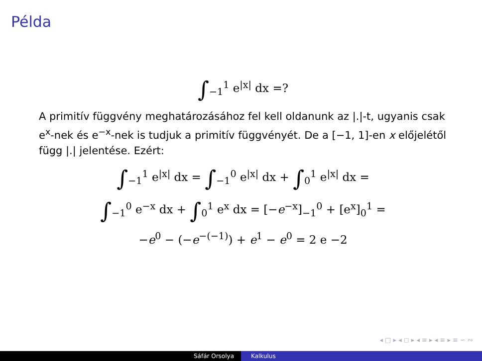Példa
∫<sub>−1</sub><sup>1</sup> e<sup>|x|</sup> dx =?
A primitív függvény meghatározásához fel kell oldanunk az |.|-t, ugyanis csak e<sup>x</sup>-nek és e<sup>−x</sup>-nek is tudjuk a primitív függvényét. De a [−1, 1]-en x előjelétől függ |.| jelentése. Ezért:
∫<sub>−1</sub><sup>1</sup> e<sup>|x|</sup> dx = ∫<sub>−1</sub><sup>0</sup> e<sup>|x|</sup> dx + ∫<sub>0</sub><sup>1</sup> e<sup>|x|</sup> dx =
∫<sub>−1</sub><sup>0</sup> e<sup>−x</sup> dx + ∫<sub>0</sub><sup>1</sup> e<sup>x</sup> dx = [−e<sup>−x</sup>]<sub>−1</sub><sup>0</sup> + [e<sup>x</sup>]<sub>0</sub><sup>1</sup> =
−e<sup>0</sup> − (−e<sup>−(−1)</sup>) + e<sup>1</sup> − e<sup>0</sup> = 2 e −2
◂ □ ▸ ◂ ◻ ▸ ◂ ≡ ▸ ◂ ≡ ▸ ≡ ∽ ∾
Sáfár Orsolya Kalkulus